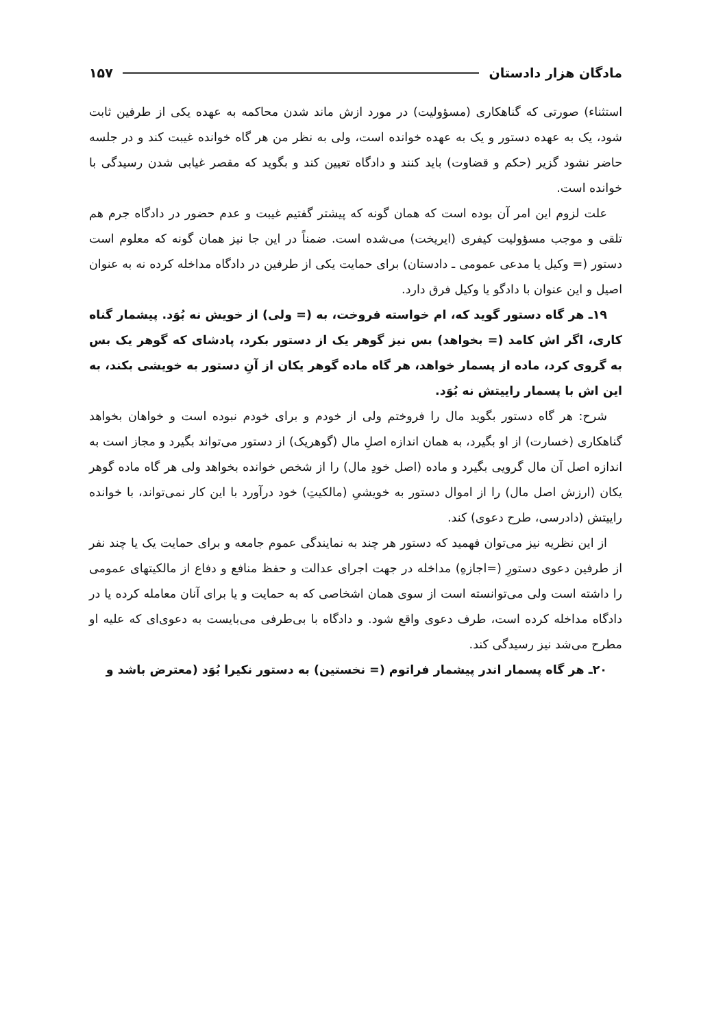مادگان هزار دادستان ۱۵۷
استثناء) صورتی که گناهکاری (مسؤولیت) در مورد ازش ماند شدن محاکمه به عهده یکی از طرفین ثابت شود، یک به عهده دستور و یک به عهده خوانده است، ولی به نظر من هر گاه خوانده غیبت کند و در جلسه حاضر نشود گزیر (حکم و قضاوت) باید کنند و دادگاه تعیین کند و بگوید که مقصر غیابی شدن رسیدگی با خوانده است.
علت لزوم این امر آن بوده است که همان گونه که پیشتر گفتیم غیبت و عدم حضور در دادگاه جرم هم تلقی و موجب مسؤولیت کیفری (ایریخت) می‌شده است. ضمناً در این جا نیز همان گونه که معلوم است دستور (= وکیل یا مدعی عمومی ـ دادستان) برای حمایت یکی از طرفین در دادگاه مداخله کرده نه به عنوان اصیل و این عنوان با دادگو یا وکیل فرق دارد.
۱۹ـ هر گاه دستور گوید که، ام خواسته فروخت، به (= ولی) از خویش نه بُوَد. پیشمار گناه کاری، اگر اش کامد (= بخواهد) بس نیز گوهر یک از دستور بکرد، پادشای که گوهر یک بس به گروی کرد، ماده از پسمار خواهد، هر گاه ماده گوهر یکان از آنِ دستور به خویشی بکند، به این اش با پسمار راییتش نه بُوَد.
شرح: هر گاه دستور بگوید مال را فروختم ولی از خودم و برای خودم نبوده است و خواهان بخواهد گناهکاری (خسارت) از او بگیرد، به همان اندازه اصلِ مال (گوهریک) از دستور می‌تواند بگیرد و مجاز است به اندازه اصل آن مال گرویی بگیرد و ماده (اصل خودِ مال) را از شخص خوانده بخواهد ولی هر گاه ماده گوهر یکان (ارزش اصل مال) را از اموال دستور به خویشیِ (مالکیتِ) خود درآورد با این کار نمی‌تواند، با خوانده راییتش (دادرسی، طرح دعوی) کند.
از این نظریه نیز می‌توان فهمید که دستور هر چند به نمایندگی عموم جامعه و برای حمایت یک یا چند نفر از طرفین دعوی دستورِ (=اجازهِ) مداخله در جهت اجرای عدالت و حفظ منافع و دفاع از مالکیتهای عمومی را داشته است ولی می‌توانسته است از سوی همان اشخاصی که به حمایت و یا برای آنان معامله کرده یا در دادگاه مداخله کرده است، طرف دعوی واقع شود. و دادگاه با بی‌طرفی می‌بایست به دعوی‌ای که علیه او مطرح می‌شد نیز رسیدگی کند.
۲۰ـ هر گاه پسمار اندر پیشمار فراتوم (= نخستین) به دستور نکیرا بُوَد (معترض باشد و